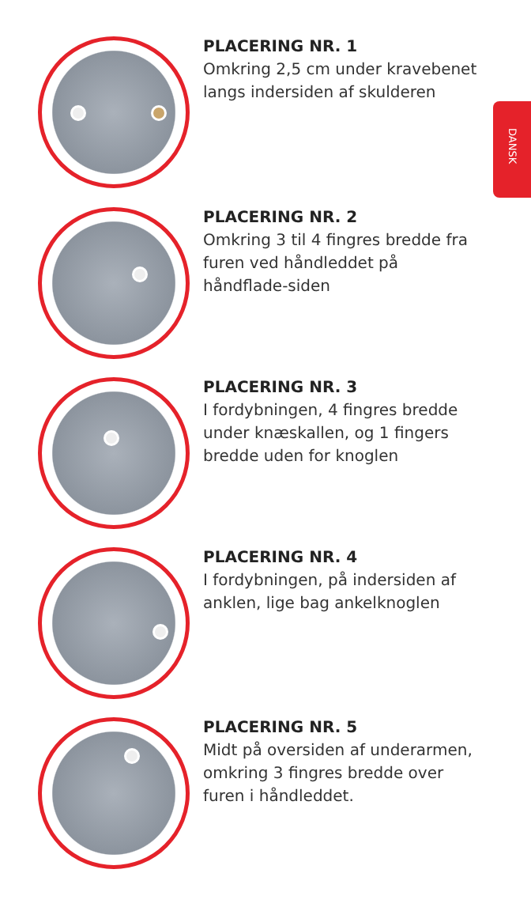DANSK
PLACERING NR. 1
Omkring 2,5 cm under kravebenet langs indersiden af skulderen
PLACERING NR. 2
Omkring 3 til 4 fingres bredde fra furen ved håndleddet på håndflade-siden
PLACERING NR. 3
I fordybningen, 4 fingres bredde under knæskallen, og 1 fingers bredde uden for knoglen
PLACERING NR. 4
I fordybningen, på indersiden af anklen, lige bag ankelknoglen
PLACERING NR. 5
Midt på oversiden af underarmen, omkring 3 fingres bredde over furen i håndleddet.